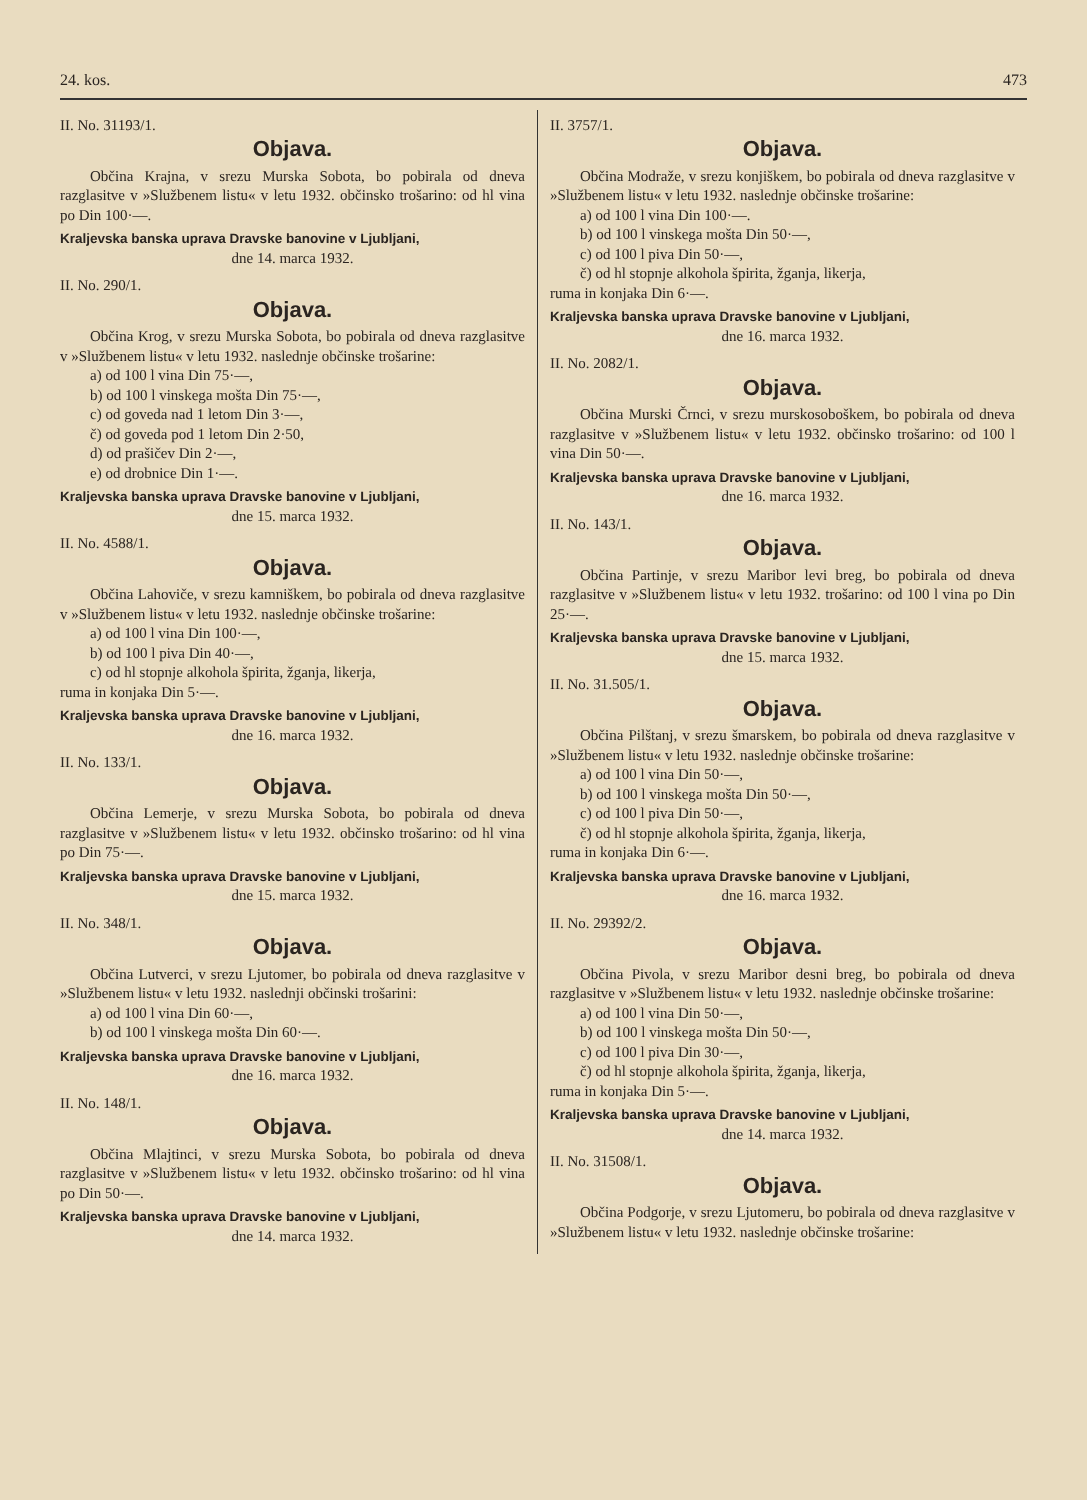24. kos. 473
II. No. 31193/1.
Objava.
Občina Krajna, v srezu Murska Sobota, bo pobirala od dneva razglasitve v »Službenem listu« v letu 1932. občinsko trošarino: od hl vina po Din 100·—.
Kraljevska banska uprava Dravske banovine v Ljubljani,
dne 14. marca 1932.
II. No. 290/1.
Objava.
Občina Krog, v srezu Murska Sobota, bo pobirala od dneva razglasitve v »Službenem listu« v letu 1932. naslednje občinske trošarine:
a) od 100 l vina Din 75·—,
b) od 100 l vinskega mošta Din 75·—,
c) od goveda nad 1 letom Din 3·—,
č) od goveda pod 1 letom Din 2·50,
d) od prašičev Din 2·—,
e) od drobnice Din 1·—.
Kraljevska banska uprava Dravske banovine v Ljubljani,
dne 15. marca 1932.
II. No. 4588/1.
Objava.
Občina Lahoviče, v srezu kamniškem, bo pobirala od dneva razglasitve v »Službenem listu« v letu 1932. naslednje občinske trošarine:
a) od 100 l vina Din 100·—,
b) od 100 l piva Din 40·—,
c) od hl stopnje alkohola špirita, žganja, likerja,
ruma in konjaka Din 5·—.
Kraljevska banska uprava Dravske banovine v Ljubljani,
dne 16. marca 1932.
II. No. 133/1.
Objava.
Občina Lemerje, v srezu Murska Sobota, bo pobirala od dneva razglasitve v »Službenem listu« v letu 1932. občinsko trošarino: od hl vina po Din 75·—.
Kraljevska banska uprava Dravske banovine v Ljubljani,
dne 15. marca 1932.
II. No. 348/1.
Objava.
Občina Lutverci, v srezu Ljutomer, bo pobirala od dneva razglasitve v »Službenem listu« v letu 1932. naslednji občinski trošarini:
a) od 100 l vina Din 60·—,
b) od 100 l vinskega mošta Din 60·—.
Kraljevska banska uprava Dravske banovine v Ljubljani,
dne 16. marca 1932.
II. No. 148/1.
Objava.
Občina Mlajtinci, v srezu Murska Sobota, bo pobirala od dneva razglasitve v »Službenem listu« v letu 1932. občinsko trošarino: od hl vina po Din 50·—.
Kraljevska banska uprava Dravske banovine v Ljubljani,
dne 14. marca 1932.
II. 3757/1.
Objava.
Občina Modraže, v srezu konjiškem, bo pobirala od dneva razglasitve v »Službenem listu« v letu 1932. naslednje občinske trošarine:
a) od 100 l vina Din 100·—.
b) od 100 l vinskega mošta Din 50·—,
c) od 100 l piva Din 50·—,
č) od hl stopnje alkohola špirita, žganja, likerja,
ruma in konjaka Din 6·—.
Kraljevska banska uprava Dravske banovine v Ljubljani,
dne 16. marca 1932.
II. No. 2082/1.
Objava.
Občina Murski Črnci, v srezu murskosoboškem, bo pobirala od dneva razglasitve v »Službenem listu« v letu 1932. občinsko trošarino: od 100 l vina Din 50·—.
Kraljevska banska uprava Dravske banovine v Ljubljani,
dne 16. marca 1932.
II. No. 143/1.
Objava.
Občina Partinje, v srezu Maribor levi breg, bo pobirala od dneva razglasitve v »Službenem listu« v letu 1932. trošarino: od 100 l vina po Din 25·—.
Kraljevska banska uprava Dravske banovine v Ljubljani,
dne 15. marca 1932.
II. No. 31.505/1.
Objava.
Občina Pilštanj, v srezu šmarskem, bo pobirala od dneva razglasitve v »Službenem listu« v letu 1932. naslednje občinske trošarine:
a) od 100 l vina Din 50·—,
b) od 100 l vinskega mošta Din 50·—,
c) od 100 l piva Din 50·—,
č) od hl stopnje alkohola špirita, žganja, likerja,
ruma in konjaka Din 6·—.
Kraljevska banska uprava Dravske banovine v Ljubljani,
dne 16. marca 1932.
II. No. 29392/2.
Objava.
Občina Pivola, v srezu Maribor desni breg, bo pobirala od dneva razglasitve v »Službenem listu« v letu 1932. naslednje občinske trošarine:
a) od 100 l vina Din 50·—,
b) od 100 l vinskega mošta Din 50·—,
c) od 100 l piva Din 30·—,
č) od hl stopnje alkohola špirita, žganja, likerja,
ruma in konjaka Din 5·—.
Kraljevska banska uprava Dravske banovine v Ljubljani,
dne 14. marca 1932.
II. No. 31508/1.
Objava.
Občina Podgorje, v srezu Ljutomeru, bo pobirala od dneva razglasitve v »Službenem listu« v letu 1932. naslednje občinske trošarine: